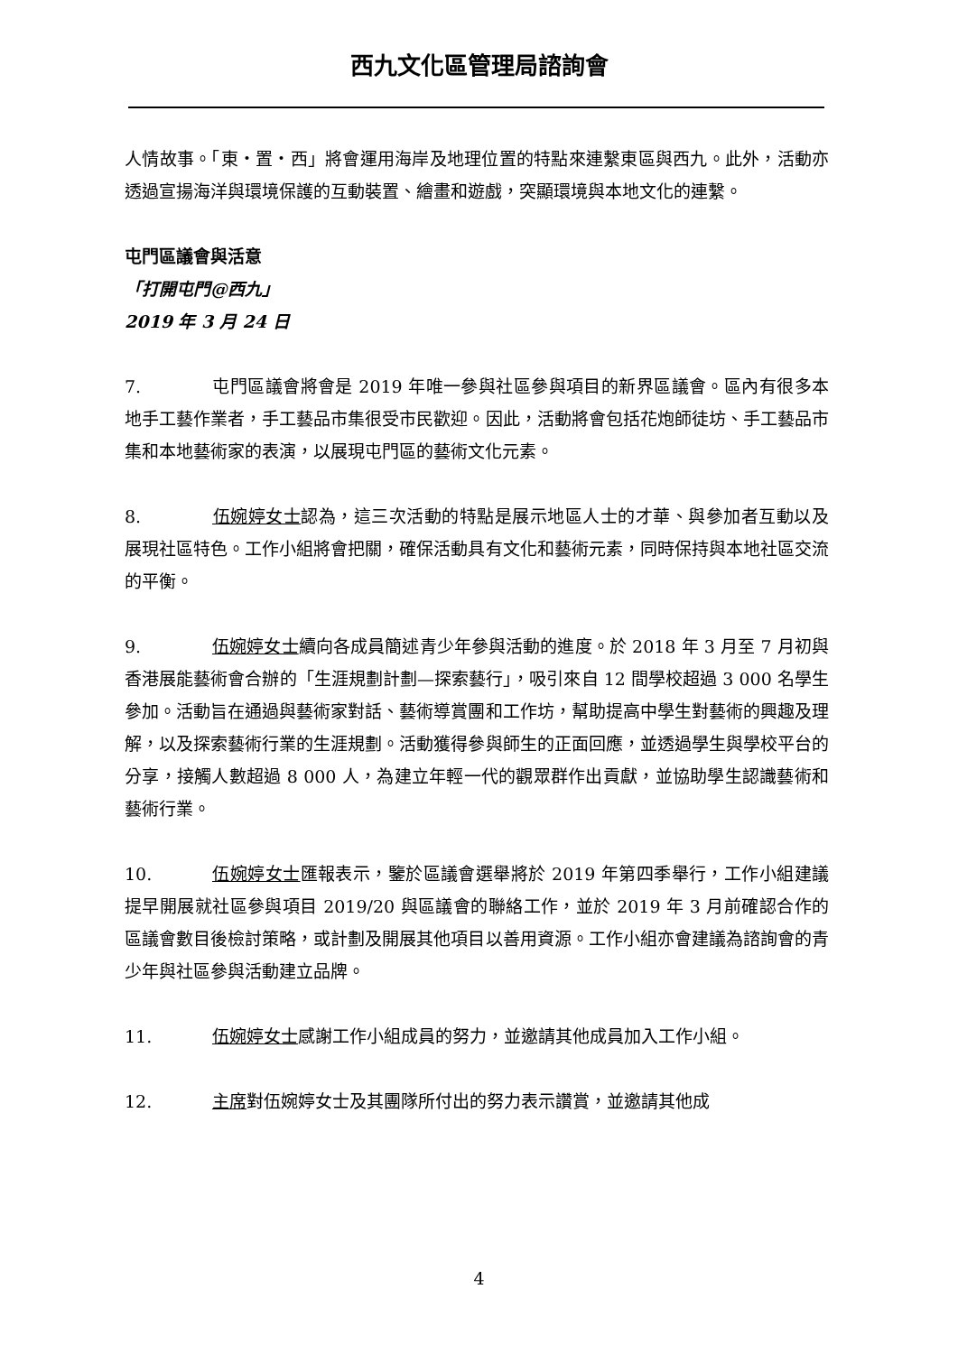西九文化區管理局諮詢會
人情故事。「東・置・西」將會運用海岸及地理位置的特點來連繫東區與西九。此外，活動亦透過宣揚海洋與環境保護的互動裝置、繪畫和遊戲，突顯環境與本地文化的連繫。
屯門區議會與活意
「打開屯門@西九」
2019 年 3 月 24 日
7. 屯門區議會將會是 2019 年唯一參與社區參與項目的新界區議會。區內有很多本地手工藝作業者，手工藝品市集很受市民歡迎。因此，活動將會包括花炮師徒坊、手工藝品市集和本地藝術家的表演，以展現屯門區的藝術文化元素。
8. 伍婉婷女士認為，這三次活動的特點是展示地區人士的才華、與參加者互動以及展現社區特色。工作小組將會把關，確保活動具有文化和藝術元素，同時保持與本地社區交流的平衡。
9. 伍婉婷女士續向各成員簡述青少年參與活動的進度。於 2018 年 3 月至 7 月初與香港展能藝術會合辦的「生涯規劃計劃—探索藝行」，吸引來自 12 間學校超過 3 000 名學生參加。活動旨在通過與藝術家對話、藝術導賞團和工作坊，幫助提高中學生對藝術的興趣及理解，以及探索藝術行業的生涯規劃。活動獲得參與師生的正面回應，並透過學生與學校平台的分享，接觸人數超過 8 000 人，為建立年輕一代的觀眾群作出貢獻，並協助學生認識藝術和藝術行業。
10. 伍婉婷女士匯報表示，鑒於區議會選舉將於 2019 年第四季舉行，工作小組建議提早開展就社區參與項目 2019/20 與區議會的聯絡工作，並於 2019 年 3 月前確認合作的區議會數目後檢討策略，或計劃及開展其他項目以善用資源。工作小組亦會建議為諮詢會的青少年與社區參與活動建立品牌。
11. 伍婉婷女士感謝工作小組成員的努力，並邀請其他成員加入工作小組。
12. 主席對伍婉婷女士及其團隊所付出的努力表示讚賞，並邀請其他成
4